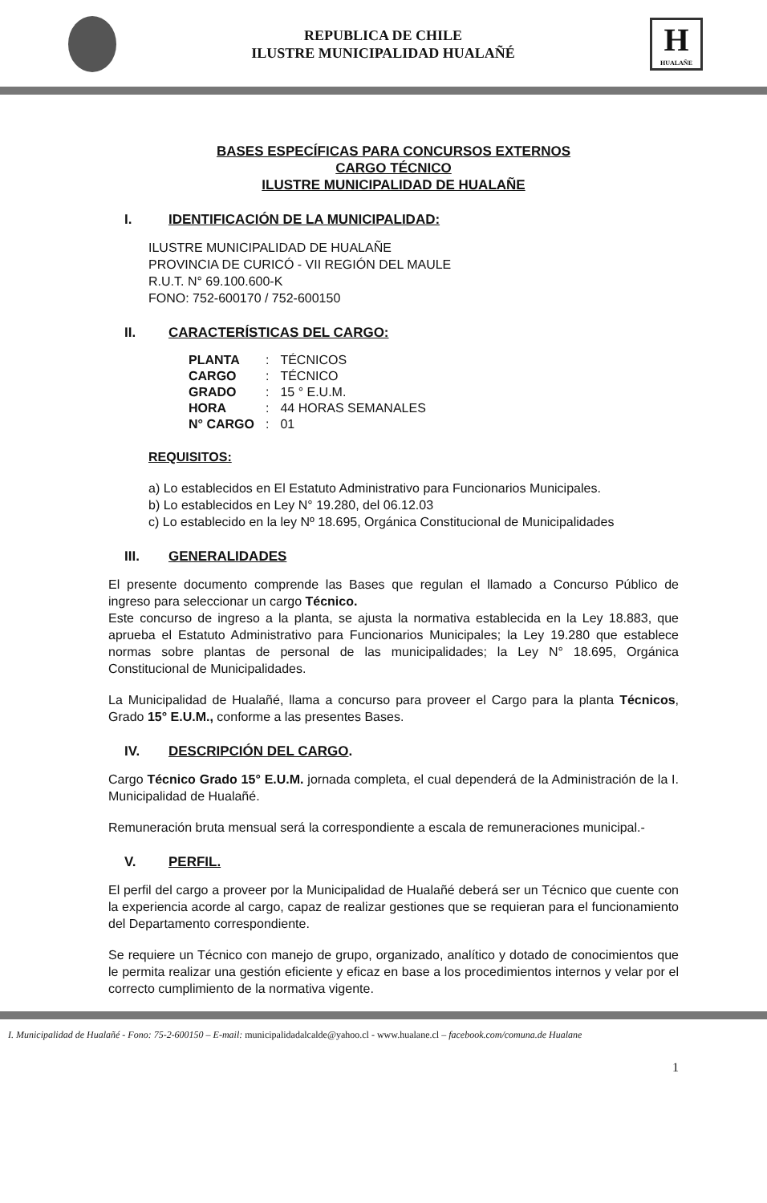REPUBLICA DE CHILE
ILUSTRE MUNICIPALIDAD HUALAÑÉ
H
HUALAÑE
BASES ESPECÍFICAS PARA CONCURSOS EXTERNOS
CARGO TÉCNICO
ILUSTRE MUNICIPALIDAD DE HUALAÑE
I. IDENTIFICACIÓN DE LA MUNICIPALIDAD:
ILUSTRE MUNICIPALIDAD DE HUALAÑE
PROVINCIA DE CURICÓ - VII REGIÓN DEL MAULE
R.U.T. N° 69.100.600-K
FONO: 752-600170 / 752-600150
II. CARACTERÍSTICAS DEL CARGO:
| PLANTA | : | TÉCNICOS |
| CARGO | : | TÉCNICO |
| GRADO | : | 15 ° E.U.M. |
| HORA | : | 44 HORAS SEMANALES |
| N° CARGO | : | 01 |
REQUISITOS:
a) Lo establecidos en El Estatuto Administrativo para Funcionarios Municipales.
b) Lo establecidos en Ley N° 19.280, del 06.12.03
c) Lo establecido en la ley Nº 18.695, Orgánica Constitucional de Municipalidades
III. GENERALIDADES
El presente documento comprende las Bases que regulan el llamado a Concurso Público de ingreso para seleccionar un cargo Técnico.
Este concurso de ingreso a la planta, se ajusta la normativa establecida en la Ley 18.883, que aprueba el Estatuto Administrativo para Funcionarios Municipales; la Ley 19.280 que establece normas sobre plantas de personal de las municipalidades; la Ley N° 18.695, Orgánica Constitucional de Municipalidades.
La Municipalidad de Hualañé, llama a concurso para proveer el Cargo para la planta Técnicos, Grado 15° E.U.M., conforme a las presentes Bases.
IV. DESCRIPCIÓN DEL CARGO.
Cargo Técnico Grado 15° E.U.M. jornada completa, el cual dependerá de la Administración de la I. Municipalidad de Hualañé.
Remuneración bruta mensual será la correspondiente a escala de remuneraciones municipal.-
V. PERFIL.
El perfil del cargo a proveer por la Municipalidad de Hualañé deberá ser un Técnico que cuente con la experiencia acorde al cargo, capaz de realizar gestiones que se requieran para el funcionamiento del Departamento correspondiente.
Se requiere un Técnico con manejo de grupo, organizado, analítico y dotado de conocimientos que le permita realizar una gestión eficiente y eficaz en base a los procedimientos internos y velar por el correcto cumplimiento de la normativa vigente.
I. Municipalidad de Hualañé - Fono: 75-2-600150 – E-mail: municipalidadalcalde@yahoo.cl - www.hualane.cl – facebook.com/comuna.de Hualane
1